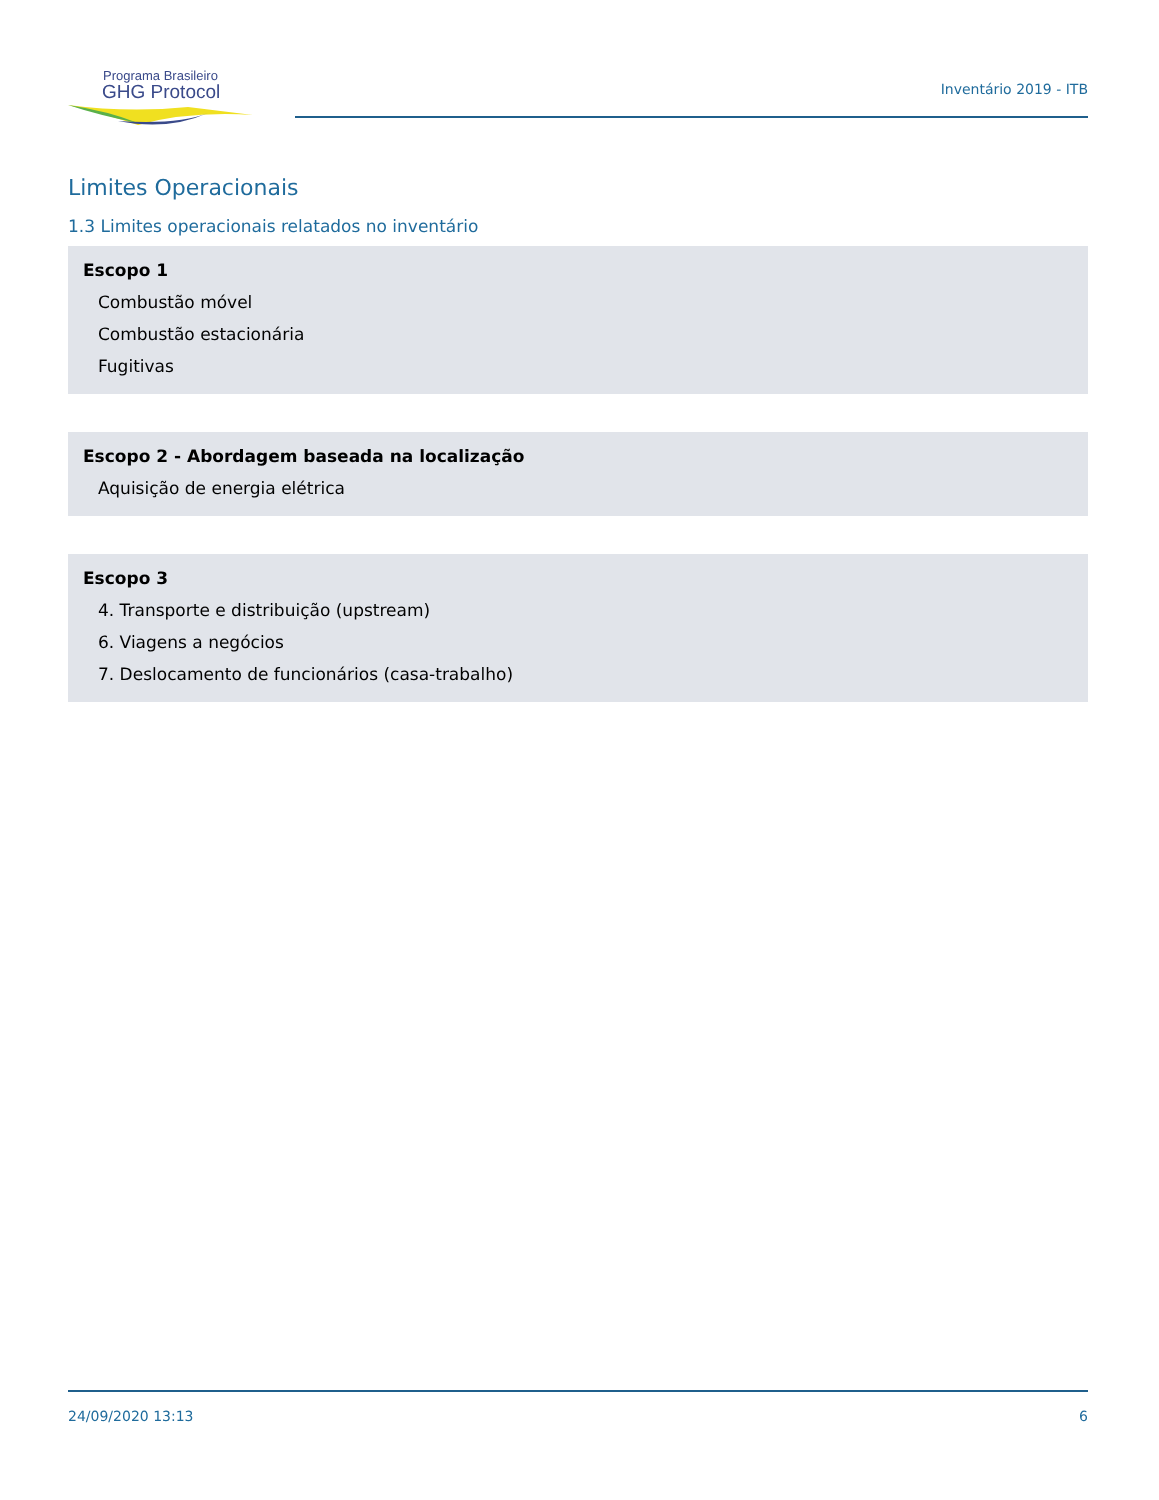Programa Brasileiro
GHG Protocol
Inventário 2019 - ITB
Limites Operacionais
1.3 Limites operacionais relatados no inventário
Escopo 1
Combustão móvel
Combustão estacionária
Fugitivas
Escopo 2 - Abordagem baseada na localização
Aquisição de energia elétrica
Escopo 3
4. Transporte e distribuição (upstream)
6. Viagens a negócios
7. Deslocamento de funcionários (casa-trabalho)
24/09/2020 13:13 6